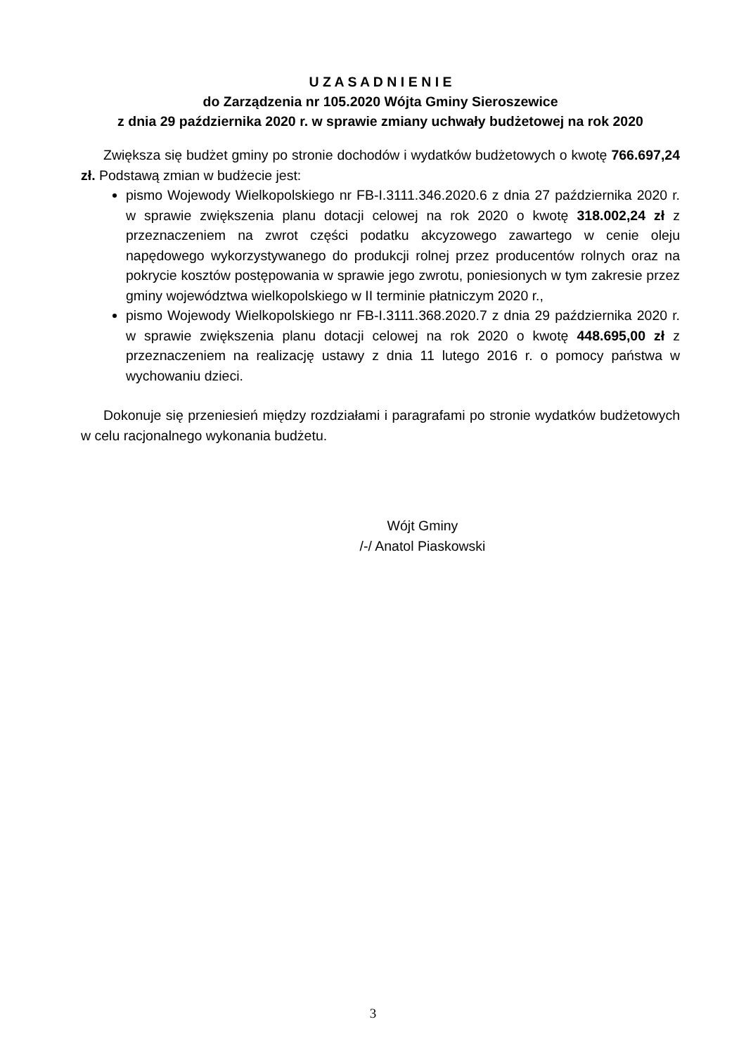U Z A S A D N I E N I E
do Zarządzenia nr 105.2020 Wójta Gminy Sieroszewice
z dnia 29 października 2020 r. w sprawie zmiany uchwały budżetowej na rok 2020
Zwiększa się budżet gminy po stronie dochodów i wydatków budżetowych o kwotę 766.697,24 zł. Podstawą zmian w budżecie jest:
pismo Wojewody Wielkopolskiego nr FB-I.3111.346.2020.6 z dnia 27 października 2020 r. w sprawie zwiększenia planu dotacji celowej na rok 2020 o kwotę 318.002,24 zł z przeznaczeniem na zwrot części podatku akcyzowego zawartego w cenie oleju napędowego wykorzystywanego do produkcji rolnej przez producentów rolnych oraz na pokrycie kosztów postępowania w sprawie jego zwrotu, poniesionych w tym zakresie przez gminy województwa wielkopolskiego w II terminie płatniczym 2020 r.,
pismo Wojewody Wielkopolskiego nr FB-I.3111.368.2020.7 z dnia 29 października 2020 r. w sprawie zwiększenia planu dotacji celowej na rok 2020 o kwotę 448.695,00 zł z przeznaczeniem na realizację ustawy z dnia 11 lutego 2016 r. o pomocy państwa w wychowaniu dzieci.
Dokonuje się przeniesień między rozdziałami i paragrafami po stronie wydatków budżetowych w celu racjonalnego wykonania budżetu.
Wójt Gminy
/-/ Anatol Piaskowski
3